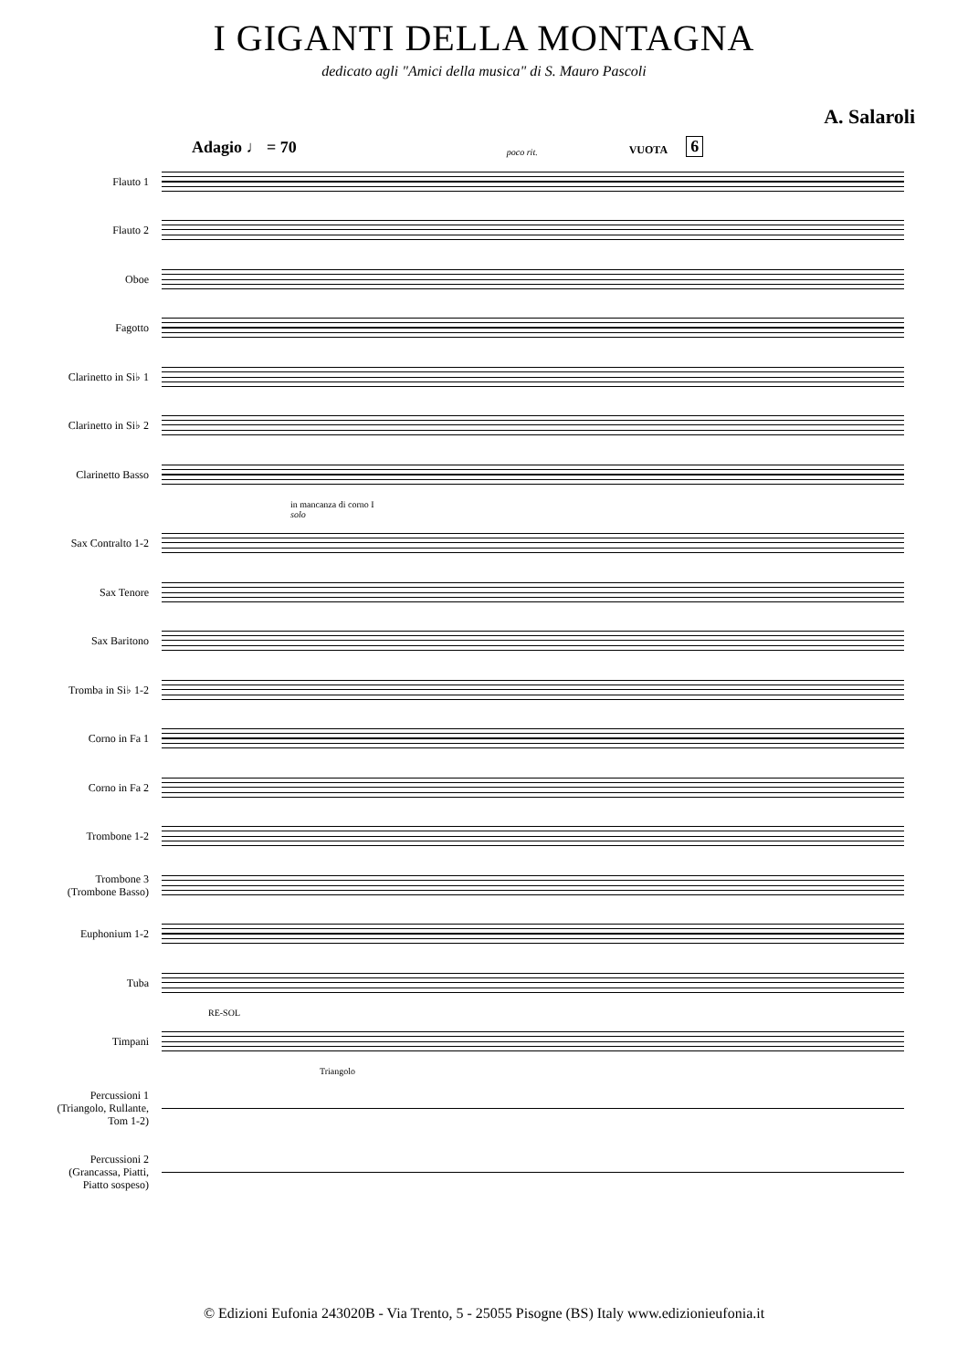I GIGANTI DELLA MONTAGNA
dedicato agli "Amici della musica" di S. Mauro Pascoli
A. Salaroli
Adagio ♩ = 70 poco rit. VUOTA 6
Flauto 1
Flauto 2
Oboe
Fagotto
Clarinetto in Si♭ 1
Clarinetto in Si♭ 2
Clarinetto Basso
in mancanza di corno I
solo
Sax Contralto 1-2
Sax Tenore
Sax Baritono
Tromba in Si♭ 1-2
Corno in Fa 1
Corno in Fa 2
Trombone 1-2
Trombone 3
(Trombone Basso)
Euphonium 1-2
Tuba
RE-SOL
Timpani
Triangolo
Percussioni 1
(Triangolo, Rullante,
Tom 1-2)
Percussioni 2
(Grancassa, Piatti,
Piatto sospeso)
© Edizioni Eufonia 243020B - Via Trento, 5 - 25055 Pisogne (BS) Italy www.edizionieufonia.it